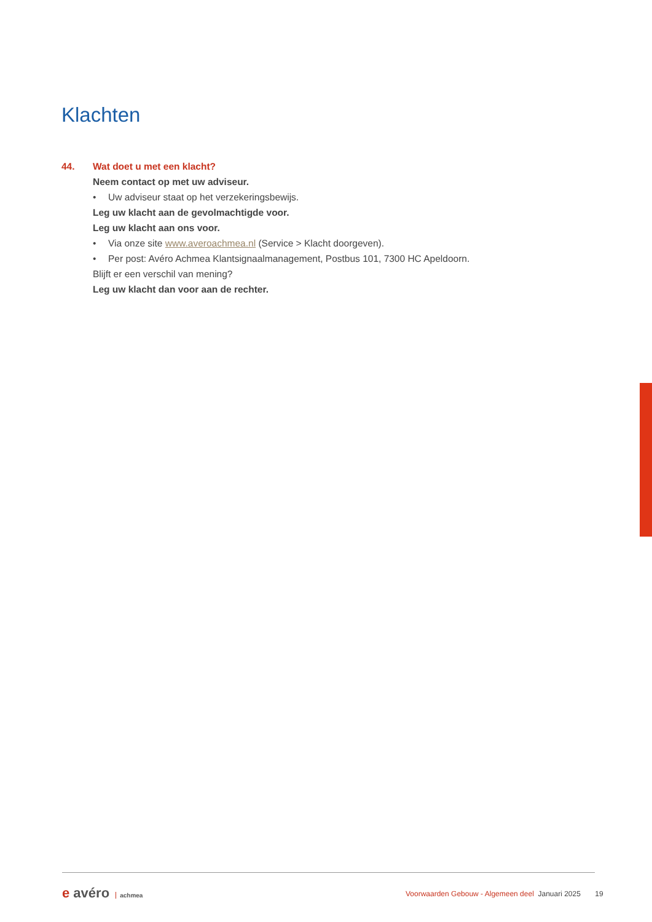Klachten
44. Wat doet u met een klacht?
Neem contact op met uw adviseur.
• Uw adviseur staat op het verzekeringsbewijs.
Leg uw klacht aan de gevolmachtigde voor.
Leg uw klacht aan ons voor.
• Via onze site www.averoachmea.nl (Service > Klacht doorgeven).
• Per post: Avéro Achmea Klantsignaalmanagement, Postbus 101, 7300 HC Apeldoorn.
Blijft er een verschil van mening?
Leg uw klacht dan voor aan de rechter.
e avéro achmea
Voorwaarden Gebouw - Algemeen deel Januari 2025 19